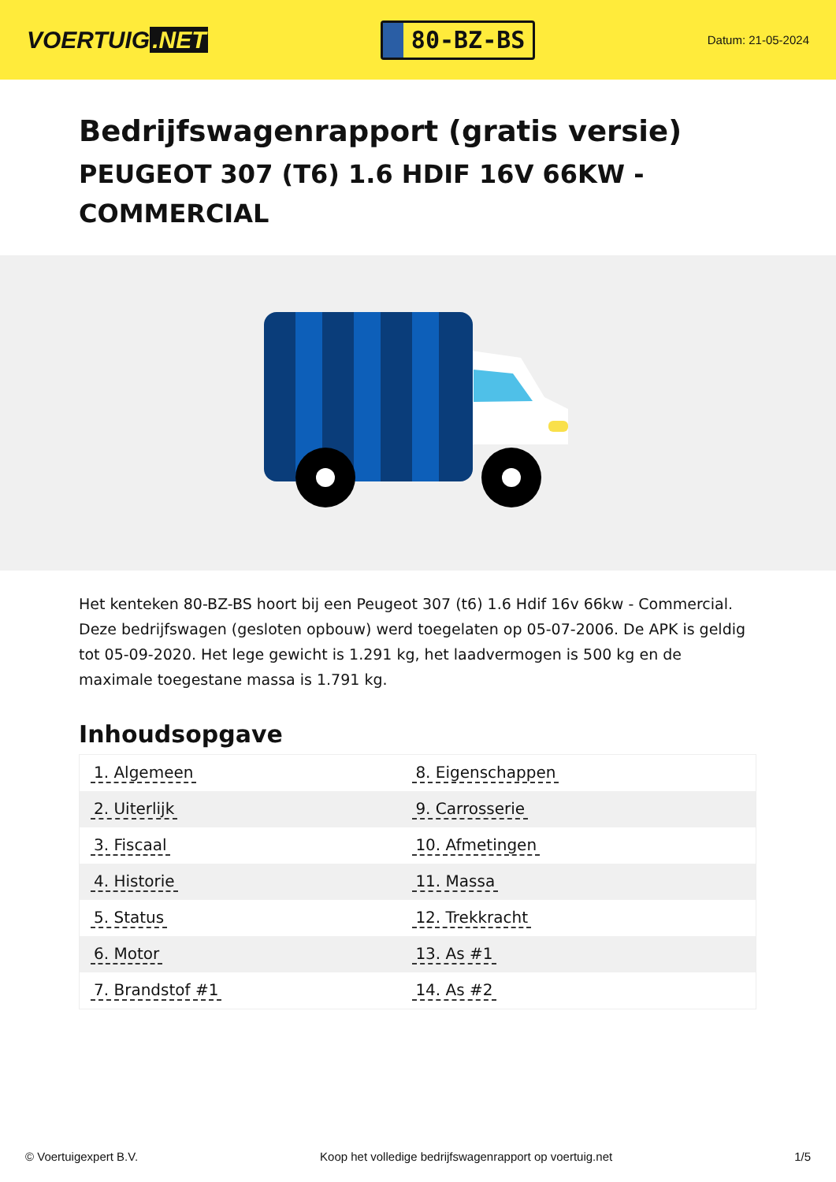VOERTUIG.NET
80-BZ-BS
Datum: 21-05-2024
Bedrijfswagenrapport (gratis versie)
PEUGEOT 307 (T6) 1.6 HDIF 16V 66KW - COMMERCIAL
Het kenteken 80-BZ-BS hoort bij een Peugeot 307 (t6) 1.6 Hdif 16v 66kw - Commercial. Deze bedrijfswagen (gesloten opbouw) werd toegelaten op 05-07-2006. De APK is geldig tot 05-09-2020. Het lege gewicht is 1.291 kg, het laadvermogen is 500 kg en de maximale toegestane massa is 1.791 kg.
Inhoudsopgave
| 1. Algemeen | 8. Eigenschappen |
| 2. Uiterlijk | 9. Carrosserie |
| 3. Fiscaal | 10. Afmetingen |
| 4. Historie | 11. Massa |
| 5. Status | 12. Trekkracht |
| 6. Motor | 13. As #1 |
| 7. Brandstof #1 | 14. As #2 |
© Voertuigexpert B.V. Koop het volledige bedrijfswagenrapport op voertuig.net 1/5